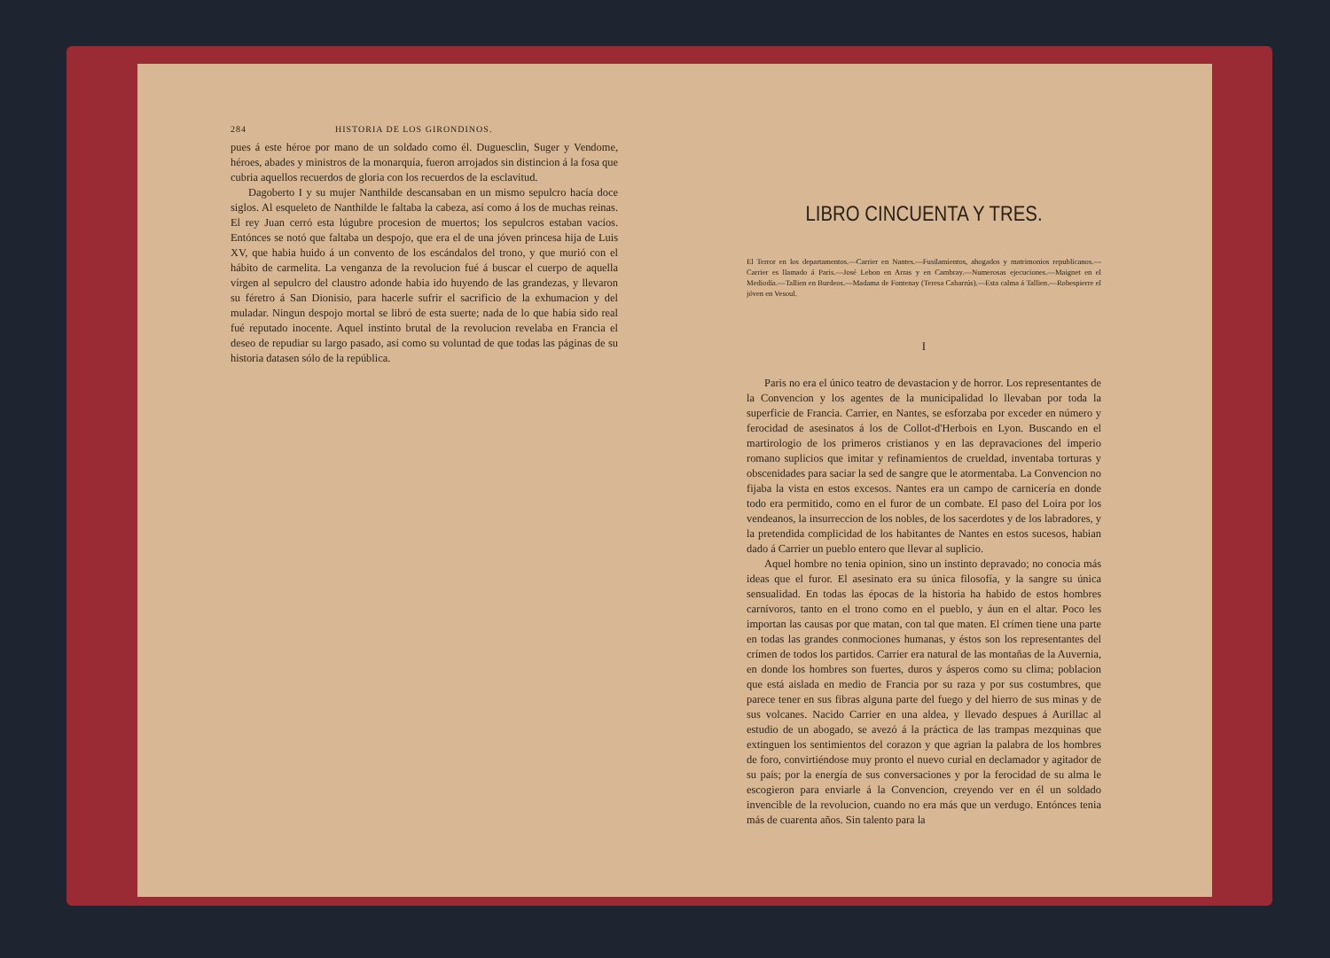284 HISTORIA DE LOS GIRONDINOS.
pues á este héroe por mano de un soldado como él. Duguesclin, Suger y Vendome, héroes, abades y ministros de la monarquía, fueron arrojados sin distincion á la fosa que cubria aquellos recuerdos de gloria con los recuerdos de la esclavitud.
Dagoberto I y su mujer Nanthilde descansaban en un mismo sepulcro hacía doce siglos. Al esqueleto de Nanthilde le faltaba la cabeza, así como á los de muchas reinas. El rey Juan cerró esta lúgubre procesion de muertos; los sepulcros estaban vacíos. Entónces se notó que faltaba un despojo, que era el de una jóven princesa hija de Luis XV, que habia huido á un convento de los escándalos del trono, y que murió con el hábito de carmelita. La venganza de la revolucion fué á buscar el cuerpo de aquella vírgen al sepulcro del claustro adonde habia ido huyendo de las grandezas, y llevaron su féretro á San Dionisio, para hacerle sufrir el sacrificio de la exhumacion y del muladar. Ningun despojo mortal se libró de esta suerte; nada de lo que habia sido real fué reputado inocente. Aquel instinto brutal de la revolucion revelaba en Francia el deseo de repudiar su largo pasado, así como su voluntad de que todas las páginas de su historia datasen sólo de la república.
LIBRO CINCUENTA Y TRES.
El Terror en los departamentos.—Carrier en Nantes.—Fusilamientos, ahogados y matrimonios republicanos.—Carrier es llamado á Paris.—José Lebon en Arras y en Cambray.—Numerosas ejecuciones.—Maignet en el Mediodía.—Tallien en Burdeos.—Madama de Fontenay (Teresa Cabarrús).—Esta calma á Tallien.—Robespierre el jóven en Vesoul.
I
Paris no era el único teatro de devastacion y de horror. Los representantes de la Convencion y los agentes de la municipalidad lo llevaban por toda la superficie de Francia. Carrier, en Nantes, se esforzaba por exceder en número y ferocidad de asesinatos á los de Collot-d'Herbois en Lyon. Buscando en el martirologio de los primeros cristianos y en las depravaciones del imperio romano suplicios que imitar y refinamientos de crueldad, inventaba torturas y obscenidades para saciar la sed de sangre que le atormentaba. La Convencion no fijaba la vista en estos excesos. Nantes era un campo de carnicería en donde todo era permitido, como en el furor de un combate. El paso del Loira por los vendeanos, la insurreccion de los nobles, de los sacerdotes y de los labradores, y la pretendida complicidad de los habitantes de Nantes en estos sucesos, habian dado á Carrier un pueblo entero que llevar al suplicio.
Aquel hombre no tenia opinion, sino un instinto depravado; no conocia más ideas que el furor. El asesinato era su única filosofía, y la sangre su única sensualidad. En todas las épocas de la historia ha habido de estos hombres carnívoros, tanto en el trono como en el pueblo, y áun en el altar. Poco les importan las causas por que matan, con tal que maten. El crímen tiene una parte en todas las grandes conmociones humanas, y éstos son los representantes del crímen de todos los partidos. Carrier era natural de las montañas de la Auvernia, en donde los hombres son fuertes, duros y ásperos como su clima; poblacion que está aislada en medio de Francia por su raza y por sus costumbres, que parece tener en sus fibras alguna parte del fuego y del hierro de sus minas y de sus volcanes. Nacido Carrier en una aldea, y llevado despues á Aurillac al estudio de un abogado, se avezó á la práctica de las trampas mezquinas que extinguen los sentimientos del corazon y que agrian la palabra de los hombres de foro, convirtiéndose muy pronto el nuevo curial en declamador y agitador de su país; por la energía de sus conversaciones y por la ferocidad de su alma le escogieron para enviarle á la Convencion, creyendo ver en él un soldado invencible de la revolucion, cuando no era más que un verdugo. Entónces tenia más de cuarenta años. Sin talento para la